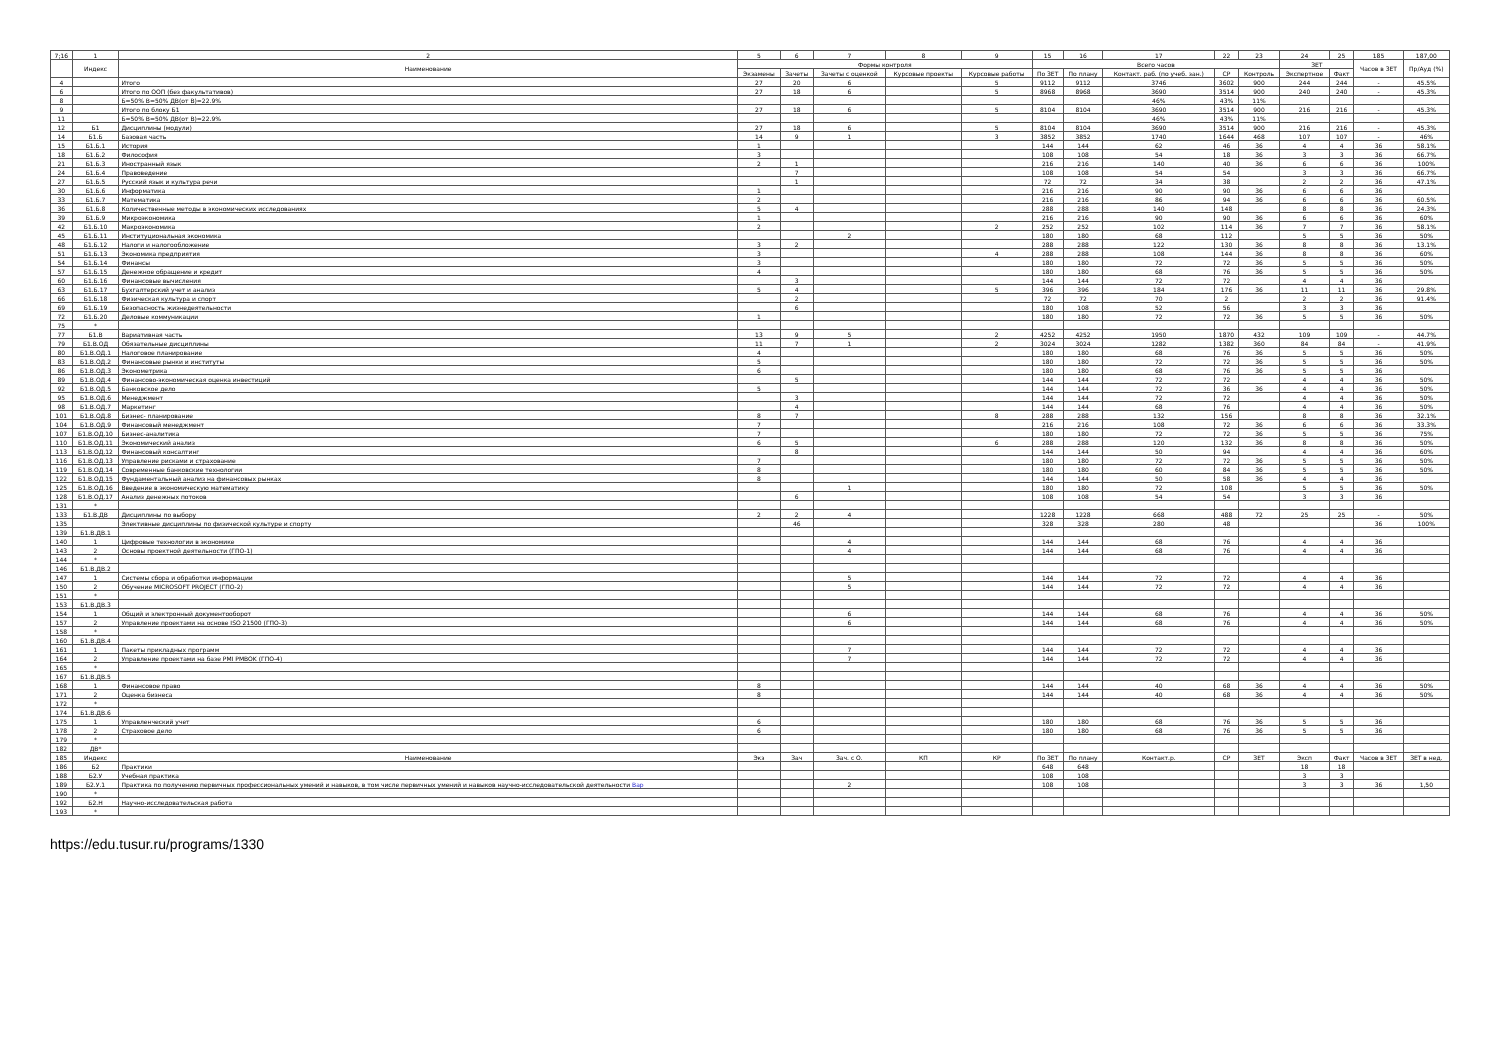| 7;16 | 1 | 2 | 5 | 6 | 7 | 8 | 9 | 15 | 16 | 17 | 22 | 23 | 24 | 25 | 185 | 187,00 |
| --- | --- | --- | --- | --- | --- | --- | --- | --- | --- | --- | --- | --- | --- | --- | --- | --- |
| | Индекс | Наименование | Формы контроля | | | | | Всего часов | | | | | ЗЕТ | | Часов в ЗЕТ | Пр/Ауд (%) |
| | | | Экзамены | Зачеты | Зачеты с оценкой | Курсовые проекты | Курсовые работы | По ЗЕТ | По плану | Контакт. раб. (по учеб. зан.) | СР | Контроль | Экспертное | Факт | | |
| 4 | | Итого | 27 | 20 | 6 | | 5 | 9112 | 9112 | 3746 | 3602 | 900 | 244 | 244 | - | 45.5% |
| 6 | | Итого по ООП (без факультативов) | 27 | 18 | 6 | | 5 | 8968 | 8968 | 3690 | 3514 | 900 | 240 | 240 | - | 45.3% |
| 8 | | Б=50% В=50% ДВ(от В)=22.9% | | | | | | | | 46% | 43% | 11% | | | | |
| 9 | | Итого по блоку Б1 | 27 | 18 | 6 | | 5 | 8104 | 8104 | 3690 | 3514 | 900 | 216 | 216 | - | 45.3% |
| 11 | | Б=50% В=50% ДВ(от В)=22.9% | | | | | | | | 46% | 43% | 11% | | | | |
| 12 | Б1 | Дисциплины (модули) | 27 | 18 | 6 | | 5 | 8104 | 8104 | 3690 | 3514 | 900 | 216 | 216 | - | 45.3% |
| 14 | Б1.Б | Базовая часть | 14 | 9 | 1 | | 3 | 3852 | 3852 | 1740 | 1644 | 468 | 107 | 107 | - | 46% |
| 15 | Б1.Б.1 | История | 1 | | | | | 144 | 144 | 62 | 46 | 36 | 4 | 4 | 36 | 58.1% |
| 18 | Б1.Б.2 | Философия | 3 | | | | | 108 | 108 | 54 | 18 | 36 | 3 | 3 | 36 | 66.7% |
| 21 | Б1.Б.3 | Иностранный язык | 2 | 1 | | | | 216 | 216 | 140 | 40 | 36 | 6 | 6 | 36 | 100% |
| 24 | Б1.Б.4 | Правоведение | | 7 | | | | 108 | 108 | 54 | 54 | | 3 | 3 | 36 | 66.7% |
| 27 | Б1.Б.5 | Русский язык и культура речи | | 1 | | | | 72 | 72 | 34 | 38 | | 2 | 2 | 36 | 47.1% |
| 30 | Б1.Б.6 | Информатика | 1 | | | | | 216 | 216 | 90 | 90 | 36 | 6 | 6 | 36 | |
| 33 | Б1.Б.7 | Математика | 2 | | | | | 216 | 216 | 86 | 94 | 36 | 6 | 6 | 36 | 60.5% |
| 36 | Б1.Б.8 | Количественные методы в экономических исследованиях | 5 | 4 | | | | 288 | 288 | 140 | 148 | | 8 | 8 | 36 | 24.3% |
| 39 | Б1.Б.9 | Микроэкономика | 1 | | | | | 216 | 216 | 90 | 90 | 36 | 6 | 6 | 36 | 60% |
| 42 | Б1.Б.10 | Макроэкономика | 2 | | | | 2 | 252 | 252 | 102 | 114 | 36 | 7 | 7 | 36 | 58.1% |
| 45 | Б1.Б.11 | Институциональная экономика | | | 2 | | | 180 | 180 | 68 | 112 | | 5 | 5 | 36 | 50% |
| 48 | Б1.Б.12 | Налоги и налогообложение | 3 | 2 | | | | 288 | 288 | 122 | 130 | 36 | 8 | 8 | 36 | 13.1% |
| 51 | Б1.Б.13 | Экономика предприятия | 3 | | | | 4 | 288 | 288 | 108 | 144 | 36 | 8 | 8 | 36 | 60% |
| 54 | Б1.Б.14 | Финансы | 3 | | | | | 180 | 180 | 72 | 72 | 36 | 5 | 5 | 36 | 50% |
| 57 | Б1.Б.15 | Денежное обращение и кредит | 4 | | | | | 180 | 180 | 68 | 76 | 36 | 5 | 5 | 36 | 50% |
| 60 | Б1.Б.16 | Финансовые вычисления | | 3 | | | | 144 | 144 | 72 | 72 | | 4 | 4 | 36 | |
| 63 | Б1.Б.17 | Бухгалтерский учет и анализ | 5 | 4 | | | 5 | 396 | 396 | 184 | 176 | 36 | 11 | 11 | 36 | 29.8% |
| 66 | Б1.Б.18 | Физическая культура и спорт | | 2 | | | | 72 | 72 | 70 | 2 | | 2 | 2 | 36 | 91.4% |
| 69 | Б1.Б.19 | Безопасность жизнедеятельности | | 6 | | | | 180 | 108 | 52 | 56 | | 3 | 3 | 36 | |
| 72 | Б1.Б.20 | Деловые коммуникации | 1 | | | | | 180 | 180 | 72 | 72 | 36 | 5 | 5 | 36 | 50% |
| 75 | * | | | | | | | | | | | | | | | |
| 77 | Б1.В | Вариативная часть | 13 | 9 | 5 | | 2 | 4252 | 4252 | 1950 | 1870 | 432 | 109 | 109 | - | 44.7% |
| 79 | Б1.В.ОД | Обязательные дисциплины | 11 | 7 | 1 | | 2 | 3024 | 3024 | 1282 | 1382 | 360 | 84 | 84 | - | 41.9% |
| 80 | Б1.В.ОД.1 | Налоговое планирование | 4 | | | | | 180 | 180 | 68 | 76 | 36 | 5 | 5 | 36 | 50% |
| 83 | Б1.В.ОД.2 | Финансовые рынки и институты | 5 | | | | | 180 | 180 | 72 | 72 | 36 | 5 | 5 | 36 | 50% |
| 86 | Б1.В.ОД.3 | Эконометрика | 6 | | | | | 180 | 180 | 68 | 76 | 36 | 5 | 5 | 36 | |
| 89 | Б1.В.ОД.4 | Финансово-экономическая оценка инвестиций | | 5 | | | | 144 | 144 | 72 | 72 | | 4 | 4 | 36 | 50% |
| 92 | Б1.В.ОД.5 | Банковское дело | 5 | | | | | 144 | 144 | 72 | 36 | 36 | 4 | 4 | 36 | 50% |
| 95 | Б1.В.ОД.6 | Менеджмент | | 3 | | | | 144 | 144 | 72 | 72 | | 4 | 4 | 36 | 50% |
| 98 | Б1.В.ОД.7 | Маркетинг | | 4 | | | | 144 | 144 | 68 | 76 | | 4 | 4 | 36 | 50% |
| 101 | Б1.В.ОД.8 | Бизнес- планирование | 8 | 7 | | | 8 | 288 | 288 | 132 | 156 | | 8 | 8 | 36 | 32.1% |
| 104 | Б1.В.ОД.9 | Финансовый менеджмент | 7 | | | | | 216 | 216 | 108 | 72 | 36 | 6 | 6 | 36 | 33.3% |
| 107 | Б1.В.ОД.10 | Бизнес-аналитика | 7 | | | | | 180 | 180 | 72 | 72 | 36 | 5 | 5 | 36 | 75% |
| 110 | Б1.В.ОД.11 | Экономический анализ | 6 | 5 | | | 6 | 288 | 288 | 120 | 132 | 36 | 8 | 8 | 36 | 50% |
| 113 | Б1.В.ОД.12 | Финансовый консалтинг | | 8 | | | | 144 | 144 | 50 | 94 | | 4 | 4 | 36 | 60% |
| 116 | Б1.В.ОД.13 | Управление рисками и страхование | 7 | | | | | 180 | 180 | 72 | 72 | 36 | 5 | 5 | 36 | 50% |
| 119 | Б1.В.ОД.14 | Современные банковские технологии | 8 | | | | | 180 | 180 | 60 | 84 | 36 | 5 | 5 | 36 | 50% |
| 122 | Б1.В.ОД.15 | Фундаментальный анализ на финансовых рынках | 8 | | | | | 144 | 144 | 50 | 58 | 36 | 4 | 4 | 36 | |
| 125 | Б1.В.ОД.16 | Введение в экономическую математику | | | 1 | | | 180 | 180 | 72 | 108 | | 5 | 5 | 36 | 50% |
| 128 | Б1.В.ОД.17 | Анализ денежных потоков | | 6 | | | | 108 | 108 | 54 | 54 | | 3 | 3 | 36 | |
| 131 | * | | | | | | | | | | | | | | | |
| 133 | Б1.В.ДВ | Дисциплины по выбору | 2 | 2 | 4 | | | 1228 | 1228 | 668 | 488 | 72 | 25 | 25 | - | 50% |
| 135 | | Элективные дисциплины по физической культуре и спорту | | 46 | | | | 328 | 328 | 280 | 48 | | | | 36 | 100% |
| 139 | Б1.В.ДВ.1 | | | | | | | | | | | | | | | |
| 140 | 1 | Цифровые технологии в экономике | | | 4 | | | 144 | 144 | 68 | 76 | | 4 | 4 | 36 | |
| 143 | 2 | Основы проектной деятельности (ГПО-1) | | | 4 | | | 144 | 144 | 68 | 76 | | 4 | 4 | 36 | |
| 144 | * | | | | | | | | | | | | | | | |
| 146 | Б1.В.ДВ.2 | | | | | | | | | | | | | | | |
| 147 | 1 | Системы сбора и обработки информации | | | 5 | | | 144 | 144 | 72 | 72 | | 4 | 4 | 36 | |
| 150 | 2 | Обучение MICROSOFT PROJECT (ГПО-2) | | | 5 | | | 144 | 144 | 72 | 72 | | 4 | 4 | 36 | |
| 151 | * | | | | | | | | | | | | | | | |
| 153 | Б1.В.ДВ.3 | | | | | | | | | | | | | | | |
| 154 | 1 | Общий и электронный документооборот | | | 6 | | | 144 | 144 | 68 | 76 | | 4 | 4 | 36 | 50% |
| 157 | 2 | Управление проектами на основе ISO 21500 (ГПО-3) | | | 6 | | | 144 | 144 | 68 | 76 | | 4 | 4 | 36 | 50% |
| 158 | * | | | | | | | | | | | | | | | |
| 160 | Б1.В.ДВ.4 | | | | | | | | | | | | | | | |
| 161 | 1 | Пакеты прикладных программ | | | 7 | | | 144 | 144 | 72 | 72 | | 4 | 4 | 36 | |
| 164 | 2 | Управление проектами на базе PMI PMBOK (ГПО-4) | | | 7 | | | 144 | 144 | 72 | 72 | | 4 | 4 | 36 | |
| 165 | * | | | | | | | | | | | | | | | |
| 167 | Б1.В.ДВ.5 | | | | | | | | | | | | | | | |
| 168 | 1 | Финансовое право | 8 | | | | | 144 | 144 | 40 | 68 | 36 | 4 | 4 | 36 | 50% |
| 171 | 2 | Оценка бизнеса | 8 | | | | | 144 | 144 | 40 | 68 | 36 | 4 | 4 | 36 | 50% |
| 172 | * | | | | | | | | | | | | | | | |
| 174 | Б1.В.ДВ.6 | | | | | | | | | | | | | | | |
| 175 | 1 | Управленческий учет | 6 | | | | | 180 | 180 | 68 | 76 | 36 | 5 | 5 | 36 | |
| 178 | 2 | Страховое дело | 6 | | | | | 180 | 180 | 68 | 76 | 36 | 5 | 5 | 36 | |
| 179 | * | | | | | | | | | | | | | | | |
| 182 | ДВ* | | | | | | | | | | | | | | | |
| 185 | Индекс | Наименование | Экз | Зач | Зач. с О. | КП | КР | По ЗЕТ | По плану | Контакт.р. | СР | ЗЕТ | Эксп | Факт | Часов в ЗЕТ | ЗЕТ в нед. |
| 186 | Б2 | Практики | | | | | | 648 | 648 | | | | 18 | 18 | | |
| 188 | Б2.У | Учебная практика | | | | | | 108 | 108 | | | | 3 | 3 | | |
| 189 | Б2.У.1 | Практика по получению первичных профессиональных умений и навыков, в том числе первичных умений и навыков научно-исследовательской деятельности Вар | | | 2 | | | 108 | 108 | | | | 3 | 3 | 36 | 1,50 |
| 190 | * | | | | | | | | | | | | | | | |
| 192 | Б2.Н | Научно-исследовательская работа | | | | | | | | | | | | | | |
| 193 | * | | | | | | | | | | | | | | | |
https://edu.tusur.ru/programs/1330